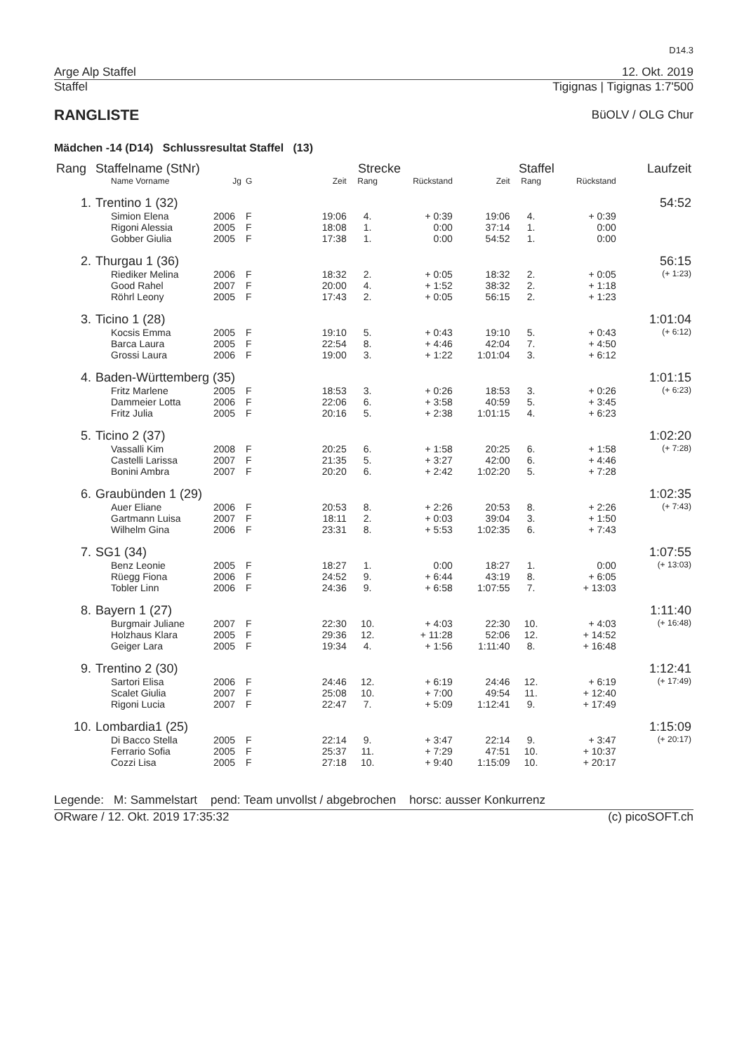D14.3
Arge Alp Staffel 12. Okt. 2019
Staffel Tigignas | Tigignas 1:7'500
RANGLISTE
BüOLV / OLG Chur
Mädchen -14 (D14) Schlussresultat Staffel (13)
| Rang | Staffelname (StNr) | | | Strecke | | | Staffel | | | Laufzeit |
| --- | --- | --- | --- | --- | --- | --- | --- | --- | --- | --- |
| | Name Vorname | Jg | G | Zeit | Rang | Rückstand | Zeit | Rang | Rückstand | |
| 1. | Trentino 1 (32) | | | | | | | | | 54:52 |
| | Simion Elena | 2006 | F | 19:06 | 4. | + 0:39 | 19:06 | 4. | + 0:39 | |
| | Rigoni Alessia | 2005 | F | 18:08 | 1. | 0:00 | 37:14 | 1. | 0:00 | |
| | Gobber Giulia | 2005 | F | 17:38 | 1. | 0:00 | 54:52 | 1. | 0:00 | |
| 2. | Thurgau 1 (36) | | | | | | | | | 56:15 |
| | Riediker Melina | 2006 | F | 18:32 | 2. | + 0:05 | 18:32 | 2. | + 0:05 | (+ 1:23) |
| | Good Rahel | 2007 | F | 20:00 | 4. | + 1:52 | 38:32 | 2. | + 1:18 | |
| | Röhrl Leony | 2005 | F | 17:43 | 2. | + 0:05 | 56:15 | 2. | + 1:23 | |
| 3. | Ticino 1 (28) | | | | | | | | | 1:01:04 |
| | Kocsis Emma | 2005 | F | 19:10 | 5. | + 0:43 | 19:10 | 5. | + 0:43 | (+ 6:12) |
| | Barca Laura | 2005 | F | 22:54 | 8. | + 4:46 | 42:04 | 7. | + 4:50 | |
| | Grossi Laura | 2006 | F | 19:00 | 3. | + 1:22 | 1:01:04 | 3. | + 6:12 | |
| 4. | Baden-Württemberg (35) | | | | | | | | | 1:01:15 |
| | Fritz Marlene | 2005 | F | 18:53 | 3. | + 0:26 | 18:53 | 3. | + 0:26 | (+ 6:23) |
| | Dammeier Lotta | 2006 | F | 22:06 | 6. | + 3:58 | 40:59 | 5. | + 3:45 | |
| | Fritz Julia | 2005 | F | 20:16 | 5. | + 2:38 | 1:01:15 | 4. | + 6:23 | |
| 5. | Ticino 2 (37) | | | | | | | | | 1:02:20 |
| | Vassalli Kim | 2008 | F | 20:25 | 6. | + 1:58 | 20:25 | 6. | + 1:58 | (+ 7:28) |
| | Castelli Larissa | 2007 | F | 21:35 | 5. | + 3:27 | 42:00 | 6. | + 4:46 | |
| | Bonini Ambra | 2007 | F | 20:20 | 6. | + 2:42 | 1:02:20 | 5. | + 7:28 | |
| 6. | Graubünden 1 (29) | | | | | | | | | 1:02:35 |
| | Auer Eliane | 2006 | F | 20:53 | 8. | + 2:26 | 20:53 | 8. | + 2:26 | (+ 7:43) |
| | Gartmann Luisa | 2007 | F | 18:11 | 2. | + 0:03 | 39:04 | 3. | + 1:50 | |
| | Wilhelm Gina | 2006 | F | 23:31 | 8. | + 5:53 | 1:02:35 | 6. | + 7:43 | |
| 7. | SG1 (34) | | | | | | | | | 1:07:55 |
| | Benz Leonie | 2005 | F | 18:27 | 1. | 0:00 | 18:27 | 1. | 0:00 | (+ 13:03) |
| | Rüegg Fiona | 2006 | F | 24:52 | 9. | + 6:44 | 43:19 | 8. | + 6:05 | |
| | Tobler Linn | 2006 | F | 24:36 | 9. | + 6:58 | 1:07:55 | 7. | + 13:03 | |
| 8. | Bayern 1 (27) | | | | | | | | | 1:11:40 |
| | Burgmair Juliane | 2007 | F | 22:30 | 10. | + 4:03 | 22:30 | 10. | + 4:03 | (+ 16:48) |
| | Holzhaus Klara | 2005 | F | 29:36 | 12. | + 11:28 | 52:06 | 12. | + 14:52 | |
| | Geiger Lara | 2005 | F | 19:34 | 4. | + 1:56 | 1:11:40 | 8. | + 16:48 | |
| 9. | Trentino 2 (30) | | | | | | | | | 1:12:41 |
| | Sartori Elisa | 2006 | F | 24:46 | 12. | + 6:19 | 24:46 | 12. | + 6:19 | (+ 17:49) |
| | Scalet Giulia | 2007 | F | 25:08 | 10. | + 7:00 | 49:54 | 11. | + 12:40 | |
| | Rigoni Lucia | 2007 | F | 22:47 | 7. | + 5:09 | 1:12:41 | 9. | + 17:49 | |
| 10. | Lombardia1 (25) | | | | | | | | | 1:15:09 |
| | Di Bacco Stella | 2005 | F | 22:14 | 9. | + 3:47 | 22:14 | 9. | + 3:47 | (+ 20:17) |
| | Ferrario Sofia | 2005 | F | 25:37 | 11. | + 7:29 | 47:51 | 10. | + 10:37 | |
| | Cozzi Lisa | 2005 | F | 27:18 | 10. | + 9:40 | 1:15:09 | 10. | + 20:17 | |
Legende: M: Sammelstart pend: Team unvollst / abgebrochen horsc: ausser Konkurrenz
ORware / 12. Okt. 2019 17:35:32 (c) picoSOFT.ch